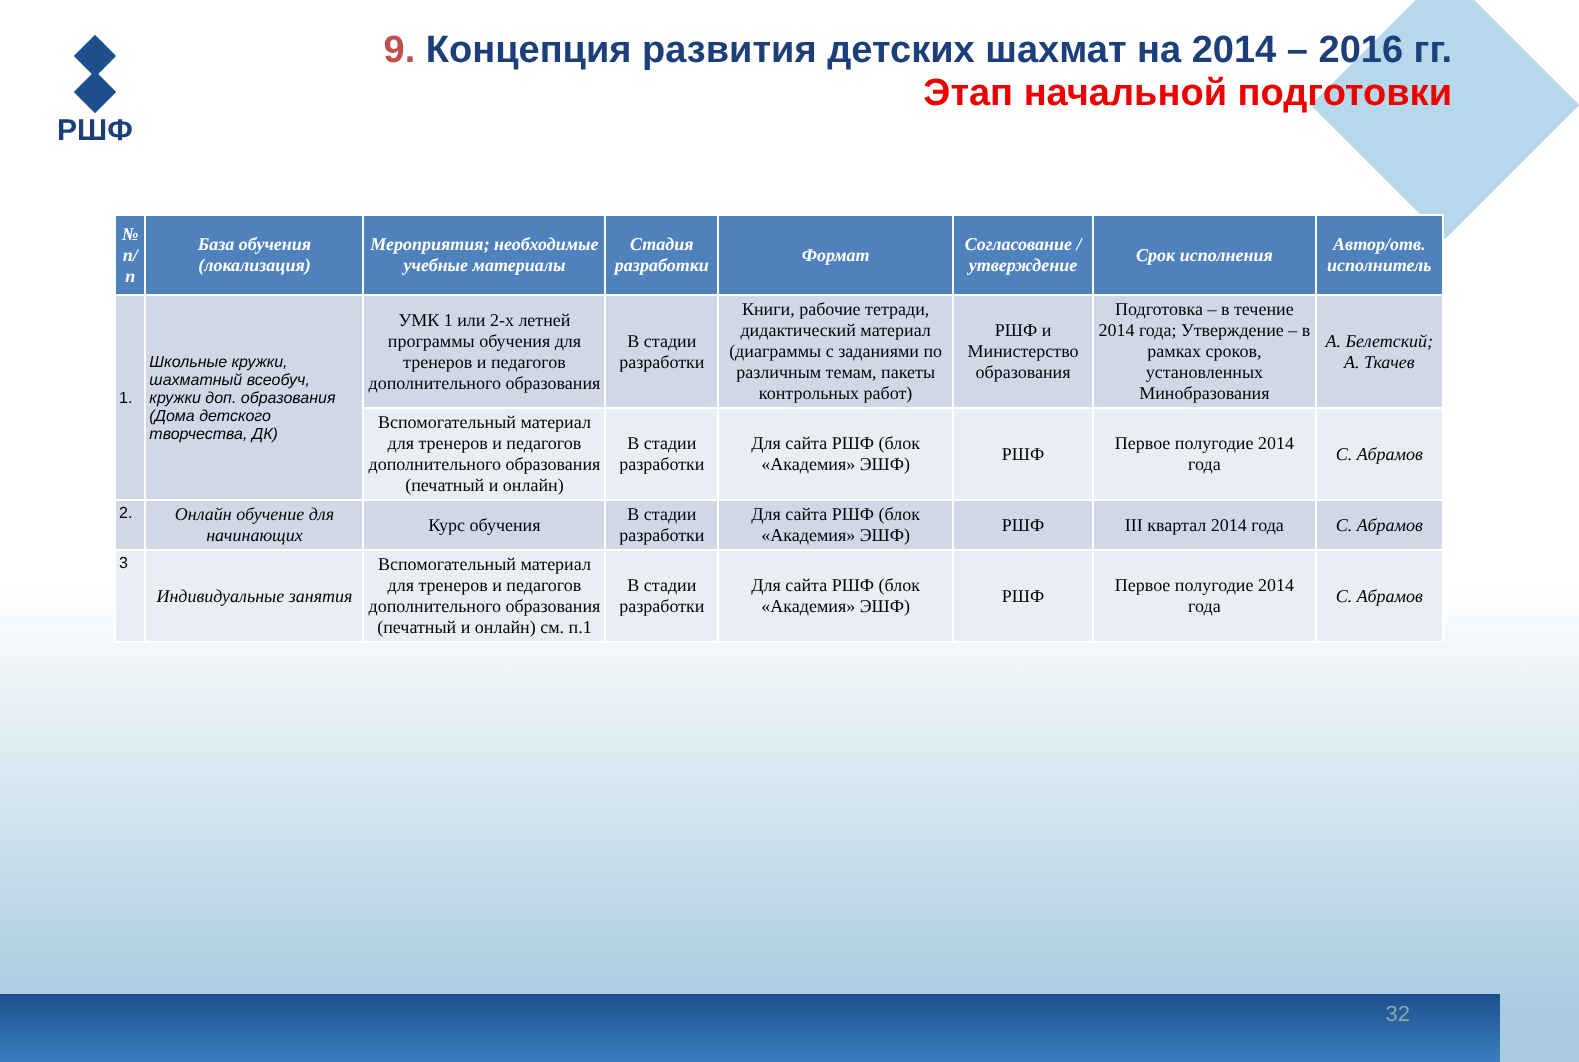РШФ
9. Концепция развития детских шахмат на 2014 – 2016 гг.
Этап начальной подготовки
| № п/п | База обучения (локализация) | Мероприятия; необходимые учебные материалы | Стадия разработки | Формат | Согласование / утверждение | Срок исполнения | Автор/отв. исполнитель |
| --- | --- | --- | --- | --- | --- | --- | --- |
| 1. | Школьные кружки, шахматный всеобуч, кружки доп. образования (Дома детского творчества, ДК) | УМК 1 или 2-х летней программы обучения для тренеров и педагогов дополнительного образования | В стадии разработки | Книги, рабочие тетради, дидактический материал (диаграммы с заданиями по различным темам, пакеты контрольных работ) | РШФ и Министерство образования | Подготовка – в течение 2014 года; Утверждение – в рамках сроков, установленных Минобразования | А. Белетский; А. Ткачев |
| | | Вспомогательный материал для тренеров и педагогов дополнительного образования (печатный и онлайн) | В стадии разработки | Для сайта РШФ (блок «Академия» ЭШФ) | РШФ | Первое полугодие 2014 года | С. Абрамов |
| 2. | Онлайн обучение для начинающих | Курс обучения | В стадии разработки | Для сайта РШФ (блок «Академия» ЭШФ) | РШФ | III квартал 2014 года | С. Абрамов |
| 3 | Индивидуальные занятия | Вспомогательный материал для тренеров и педагогов дополнительного образования (печатный и онлайн) см. п.1 | В стадии разработки | Для сайта РШФ (блок «Академия» ЭШФ) | РШФ | Первое полугодие 2014 года | С. Абрамов |
32